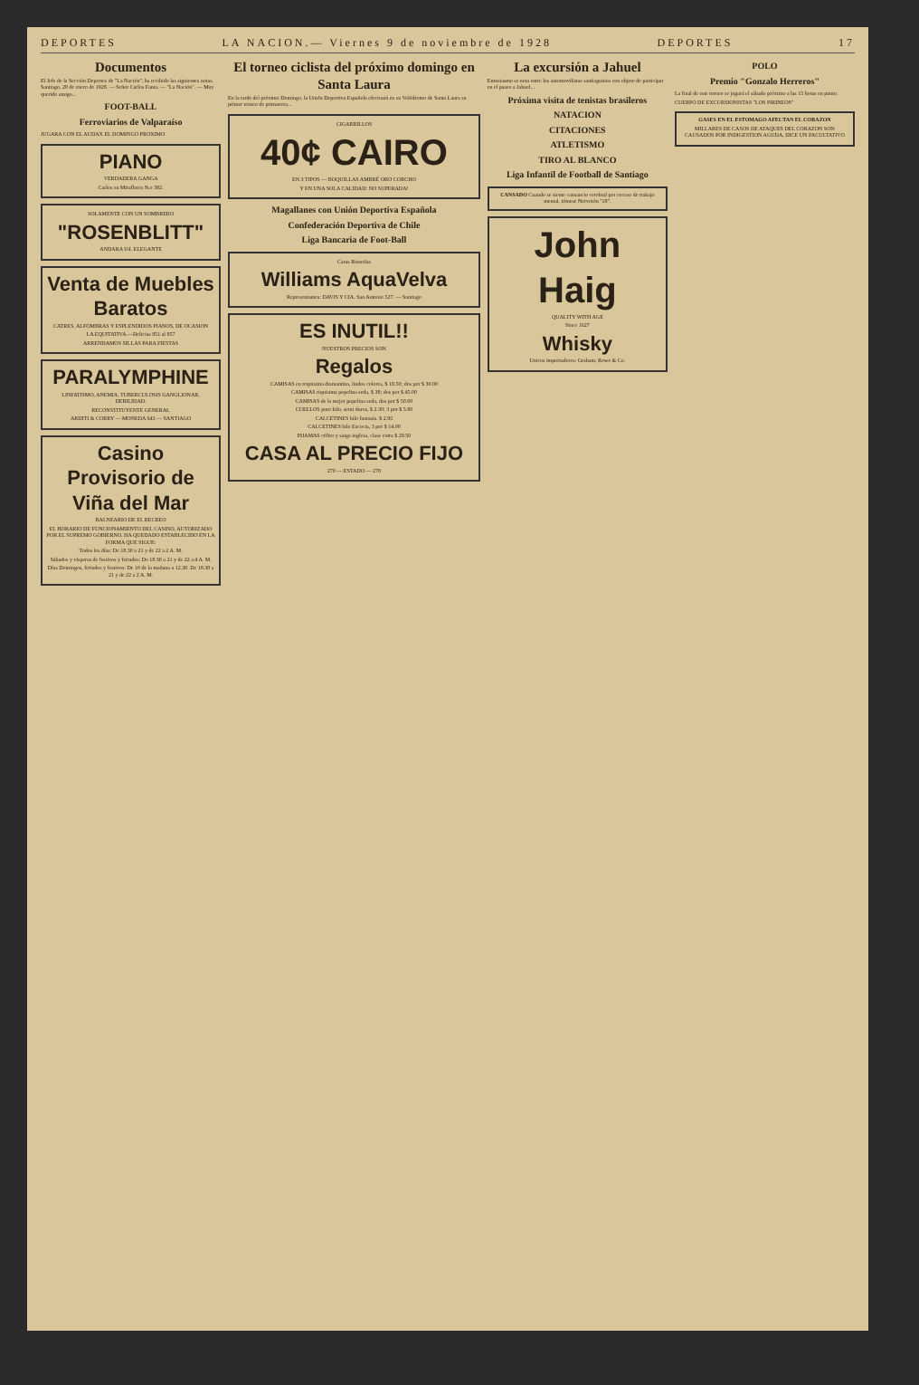DEPORTES LA NACION.— Viernes 9 de noviembre de 1928 DEPORTES 17
Documentos
El Jefe de la Sección Deportes de "La Nación", ha recibido las siguientes notas. Santiago, 20 de enero de 1928. — Señor Carlos Fanta. — "La Nación". — Muy querido amigo...
FOOT-BALL
Ferroviarios de Valparaíso
JUGARA CON EL AUDAX EL DOMINGO PROXIMO
PIANO
VERDADERA GANGA
Carlos en Miraflores N.o 382.
SOLAMENTE CON UN SOMBRERO
"ROSENBLITT"
ANDARA Ud. ELEGANTE
Venta de Muebles Baratos
CATRES, ALFOMBRAS Y ESPLENDIDOS PIANOS, DE OCASION
LA EQUITATIVA.—Delicias 851 al 857
ARRENDAMOS SILLAS PARA FIESTAS
PARALYMPHINE
LINFATISMO, ANEMIA, TUBERCULOSIS GANGLIONAR, DEBILIDAD.
RECONSTITUYENTE GENERAL
ARDITI & CORRY — MONEDA 643 — SANTIAGO
Casino Provisorio de Viña del Mar
BALNEARIO DE EL RECREO
EL HORARIO DE FUNCIONAMIENTO DEL CASINO, AUTORIZADO POR EL SUPREMO GOBIERNO, HA QUEDADO ESTABLECIDO EN LA FORMA QUE SIGUE:
Todos los días: De 18.30 a 21 y de 22 a 2 A. M.
Sábados y vísperas de festivos y feriados: De 18.30 a 21 y de 22 a 4 A. M.
Días Domingos, feriados y festivos: De 10 de la mañana a 12.30. De 18.30 a 21 y de 22 a 2 A. M.
El torneo ciclista del próximo domingo en Santa Laura
En la tarde del próximo Domingo, la Unión Deportiva Española efectuará en su Velódromo de Santa Laura su primer torneo de primavera...
CIGARRILLOS
40¢ CAIRO
EN 3 TIPOS — BOQUILLAS AMBRÉ ORO CORCHO
Y EN UNA SOLA CALIDAD: NO SUPERADA!
Magallanes con Unión Deportiva Española
Confederación Deportiva de Chile
Liga Bancaria de Foot-Ball
Caras Risueñas
Williams AquaVelva
Representantes: DAVIS Y CIA. San Antonio 527. — Santiago
ES INUTIL!!
NUESTROS PRECIOS SON
Regalos
CAMISAS en requisima diamantina, lindos colores, $ 18.50; dos por $ 30.00
CAMISAS riquisima popelina seda, $ 38; dos por $ 45.00
CAMISAS de la mejor popelina seda, dos por $ 50.00
CUELLOS puro hilo, semi duros, $ 2.30; 3 por $ 5.80
CALCETINES hilo fantasía. $ 2.95
CALCETINES hilo Escocia, 3 por $ 14.00
PIJAMAS céfiro y sarga inglesa, clase extra $ 29.50
CASA AL PRECIO FIJO
270 — ESTADO — 278
La excursión a Jahuel
Entusiasmo se nota entre los automovilistas santiaguinos con objeto de participar en el paseo a Jahuel...
Próxima visita de tenistas brasileros
NATACION
CITACIONES
ATLETISMO
TIRO AL BLANCO
Liga Infantil de Football de Santiago
CANSADO Cuando se siente cansancio cerebral por exceso de trabajo mental, tómese Nervotón "18".
John Haig
QUALITY WITH AGE
Since 1627
Whisky
Unicos importadores: Graham, Rowe & Co.
POLO
Premio "Gonzalo Herreros"
La final de este torneo se jugará el sábado próximo a las 15 horas en punto.
CUERPO DE EXCURSIONISTAS "LOS PIRINEOS"
GASES EN EL ESTOMAGO AFECTAN EL CORAZON
MILLARES DE CASOS DE ATAQUES DEL CORAZON SON CAUSADOS POR INDIGESTION AGUDA, DICE UN FACULTATIVO